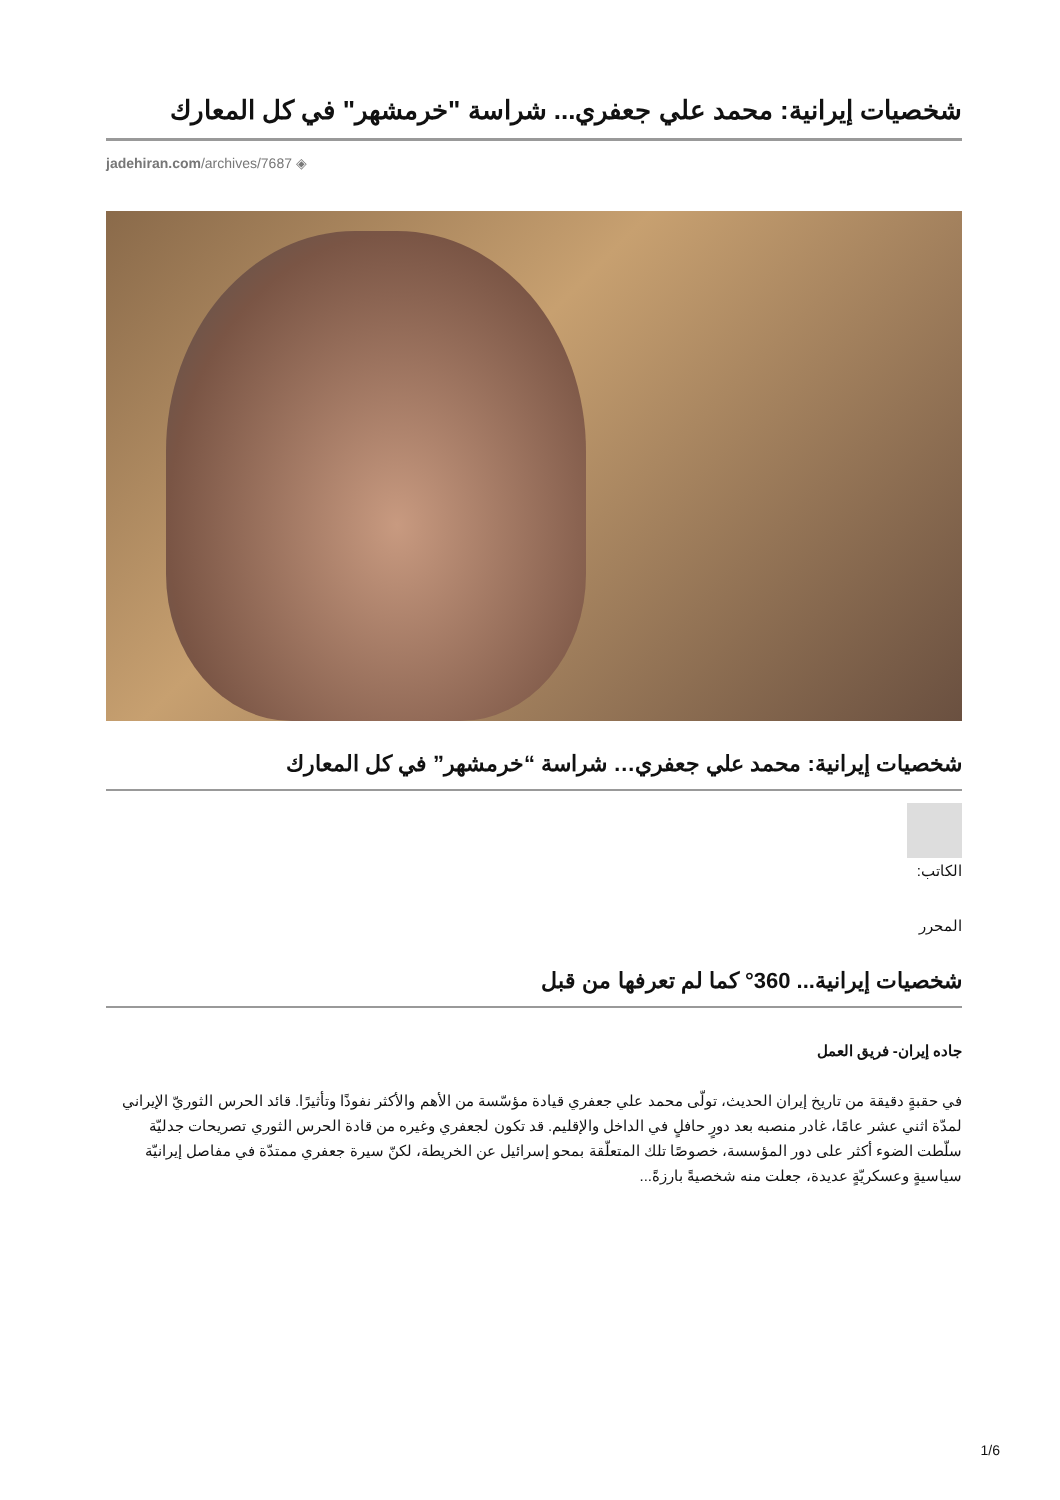شخصيات إيرانية: محمد علي جعفري... شراسة "خرمشهر" في كل المعارك
jadehiran.com/archives/7687 ◈
شخصيات إيرانية: محمد علي جعفري… شراسة “خرمشهر” في كل المعارك
الكاتب:
المحرر
شخصيات إيرانية... 360° كما لم تعرفها من قبل
جاده إيران- فريق العمل
في حقبةٍ دقيقة من تاريخ إيران الحديث، تولّى محمد علي جعفري قيادة مؤسّسة من الأهم والأكثر نفوذًا وتأثيرًا. قائد الحرس الثوريّ الإيراني لمدّة اثني عشر عامًا، غادر منصبه بعد دورٍ حافلٍ في الداخل والإقليم. قد تكون لجعفري وغيره من قادة الحرس الثوري تصريحات جدليّة سلّطت الضوء أكثر على دور المؤسسة، خصوصًا تلك المتعلّقة بمحو إسرائيل عن الخريطة، لكنّ سيرة جعفري ممتدّة في مفاصل إيرانيّة سياسيةٍ وعسكريّةٍ عديدة، جعلت منه شخصيةً بارزةً...
1/6